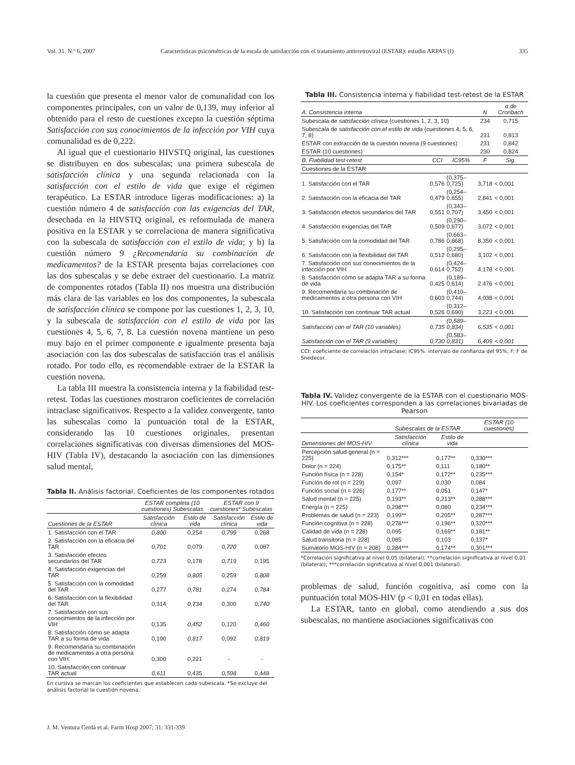Vol. 31. N.º 6, 2007 Características psicométricas de la escala de satisfacción con el tratamiento antirretroviral (ESTAR): estudio ARPAS (I) 335
la cuestión que presenta el menor valor de comunalidad con los componentes principales, con un valor de 0,139, muy inferior al obtenido para el resto de cuestiones excepto la cuestión séptima Satisfacción con sus conocimientos de la infección por VIH cuya comunalidad es de 0,222.
Al igual que el cuestionario HIVSTQ original, las cuestiones se distribuyen en dos subescalas; una primera subescala de satisfacción clínica y una segunda relacionada con la satisfacción con el estilo de vida que exige el régimen terapéutico. La ESTAR introduce ligeras modificaciones: a) la cuestión número 4 de satisfacción con las exigencias del TAR, desechada en la HIVSTQ original, es reformulada de manera positiva en la ESTAR y se correlaciona de manera significativa con la subescala de satisfacción con el estilo de vida; y b) la cuestión número 9 ¿Recomendaría su combinación de medicamentos? de la ESTAR presenta bajas correlaciones con las dos subescalas y se debe extraer del cuestionario. La matriz de componentes rotados (Tabla II) nos muestra una distribución más clara de las variables en los dos componentes, la subescala de satisfacción clínica se compone por las cuestiones 1, 2, 3, 10, y la subescala de satisfacción con el estilo de vida por las cuestiones 4, 5, 6, 7, 8. La cuestión novena mantiene un peso muy bajo en el primer componente e igualmente presenta baja asociación con las dos subescalas de satisfacción tras el análisis rotado. Por todo ello, es recomendable extraer de la ESTAR la cuestión novena.
La tabla III muestra la consistencia interna y la fiabilidad test-retest. Todas las cuestiones mostraron coeficientes de correlación intraclase significativos. Respecto a la validez convergente, tanto las subescalas como la puntuación total de la ESTAR, considerando las 10 cuestiones originales, presentan correlaciones significativas con diversas dimensiones del MOS-HIV (Tabla IV), destacando la asociación con las dimensiones salud mental,
Tabla II. Análisis factorial. Coeficientes de los componentes rotados
| | ESTAR completa (10 cuestiones) Subescalas | | ESTAR con 9 cuestiones* Subescalas | |
| --- | --- | --- | --- | --- |
| Cuestiones de la ESTAR | Satisfacción clínica | Estilo de vida | Satisfacción clínica | Estilo de vida |
| 1. Satisfacción con el TAR | 0,800 | 0,254 | 0,799 | 0,268 |
| 2. Satisfacción con la eficacia del TAR | 0,701 | 0,079 | 0,720 | 0,087 |
| 3. Satisfacción efectos secundarios del TAR | 0,723 | 0,178 | 0,719 | 0,195 |
| 4. Satisfacción exigencias del TAR | 0,259 | 0,805 | 0,259 | 0,808 |
| 5. Satisfacción con la comodidad del TAR | 0,277 | 0,781 | 0,274 | 0,784 |
| 6. Satisfacción con la flexibilidad del TAR | 0,314 | 0,734 | 0,300 | 0,740 |
| 7. Satisfacción con sus conocimientos de la infección por VIH | 0,135 | 0,452 | 0,120 | 0,460 |
| 8. Satisfacción cómo se adapta TAR a su forma de vida | 0,100 | 0,817 | 0,092 | 0,819 |
| 9. Recomendaría su combinación de medicamentos a otra persona con VIH | 0,300 | 0,221 | - | - |
| 10. Satisfacción con continuar TAR actual | 0,611 | 0,435 | 0,598 | 0,448 |
En cursiva se marcan los coeficientes que establecen cada subescala. *Se excluye del análisis factorial la cuestión novena.
Tabla III. Consistencia interna y fiabilidad test-retest de la ESTAR
| A. Consistencia interna | | | N | α de Cronbach |
| --- | --- | --- | --- | --- |
| Subescala de satisfacción clínica (cuestiones 1, 2, 3, 10) | | | 234 | 0,715 |
| Subescala de satisfacción con el estilo de vida (cuestiones 4, 5, 6, 7, 8) | | | 231 | 0,813 |
| ESTAR con extracción de la cuestión novena (9 cuestiones) | | | 231 | 0,842 |
| ESTAR (10 cuestiones) | | | 230 | 0,824 |
| B. Fiabilidad test-retest | CCI | IC95% | F | Sig. |
| Cuestiones de la ESTAR | | | | |
| 1. Satisfacción con el TAR | 0,576 | (0,375–0,725) | 3,718 | < 0,001 |
| 2. Satisfacción con la eficacia del TAR | 0,479 | (0,254–0,655) | 2,841 | < 0,001 |
| 3. Satisfacción efectos secundarios del TAR | 0,551 | (0,343–0,707) | 3,450 | < 0,001 |
| 4. Satisfacción exigencias del TAR | 0,509 | (0,290–0,677) | 3,072 | < 0,001 |
| 5. Satisfacción con la comodidad del TAR | 0,786 | (0,663–0,868) | 8,350 | < 0,001 |
| 6. Satisfacción con la flexibilidad del TAR | 0,512 | (0,295–0,680) | 3,102 | < 0,001 |
| 7. Satisfacción con sus conocimientos de la infección por VIH | 0,614 | (0,424–0,752) | 4,178 | < 0,001 |
| 8. Satisfacción cómo se adapta TAR a su forma de vida | 0,425 | (0,189–0,614) | 2,476 | < 0,001 |
| 9. Recomendaría su combinación de medicamentos a otra persona con VIH | 0,603 | (0,410–0,744) | 4,038 | < 0,001 |
| 10. Satisfacción con continuar TAR actual | 0,526 | (0,312–0,690) | 3,223 | < 0,001 |
| Satisfacción con el TAR (10 variables) | 0,735 | (0,589–0,834) | 6,535 | < 0,001 |
| Satisfacción con el TAR (9 variables) | 0,730 | (0,583–0,831) | 6,409 | < 0,001 |
CCI: coeficiente de correlación intraclase; IC95%: intervalo de confianza del 95%; F: F de Snedecor.
Tabla IV. Validez convergente de la ESTAR con el cuestionario MOS-HIV. Los coeficientes corresponden a las correlaciones bivariadas de Pearson
| | Subescalas de la ESTAR | | ESTAR (10 cuestiones) |
| --- | --- | --- | --- |
| Dimensiones del MOS-HIV | Satisfacción clínica | Estilo de vida | |
| Percepción salud general (n = 225) | 0,312*** | 0,177** | 0,330*** |
| Dolor (n = 224) | 0,175** | 0,111 | 0,180** |
| Función física (n = 228) | 0,154* | 0,172** | 0,235*** |
| Función de rol (n = 229) | 0,097 | 0,030 | 0,084 |
| Función social (n = 226) | 0,177** | 0,051 | 0,147* |
| Salud mental (n = 225) | 0,193** | 0,213** | 0,288*** |
| Energía (n = 225) | 0,298*** | 0,080 | 0,234*** |
| Problemas de salud (n = 223) | 0,199** | 0,205** | 0,287*** |
| Función cognitiva (n = 228) | 0,278*** | 0,196** | 0,320*** |
| Calidad de vida (n = 228) | 0,095 | 0,169** | 0,181** |
| Salud transitoria (n = 228) | 0,085 | 0,103 | 0,137* |
| Sumatorio MOS-HIV (n = 208) | 0,284*** | 0,174** | 0,301*** |
*Correlación significativa al nivel 0,05 (bilateral); **correlación significativa al nivel 0,01 (bilateral); ***correlación significativa al nivel 0,001 (bilateral).
problemas de salud, función cognitiva, así como con la puntuación total MOS-HIV (p < 0,01 en todas ellas).
La ESTAR, tanto en global, como atendiendo a sus dos subescalas, no mantiene asociaciones significativas con
J. M. Ventura Cerdá et al. Farm Hosp 2007; 31: 331-339